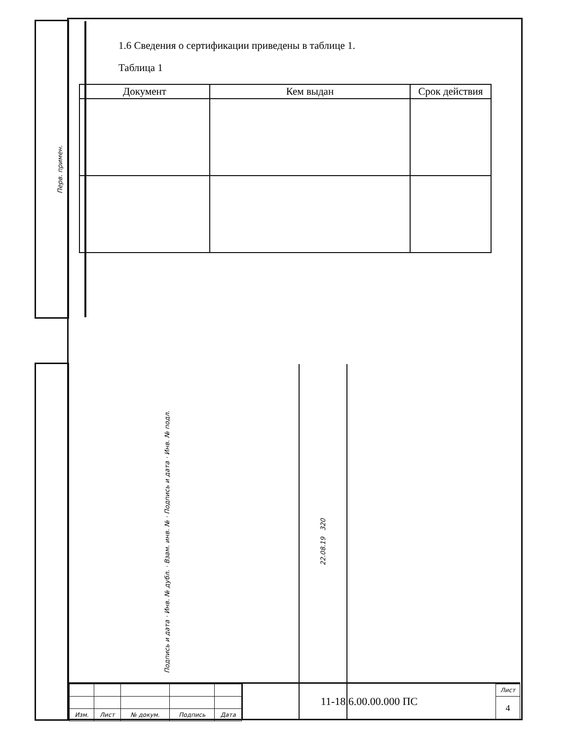Перв. примен.
Подпись и дата · Инв. № дубл. · Взам. инв. № · Подпись и дата · Инв. № подл.
22.08.19 320
1.6 Сведения о сертификации приведены в таблице 1.
Таблица 1
| Документ | Кем выдан | Срок действия |
| --- | --- | --- |
| Изм. | Лист | № докум. | Подпись | Дата |
11-18.6.00.00.000 ПС
| Лист |
| 4 |